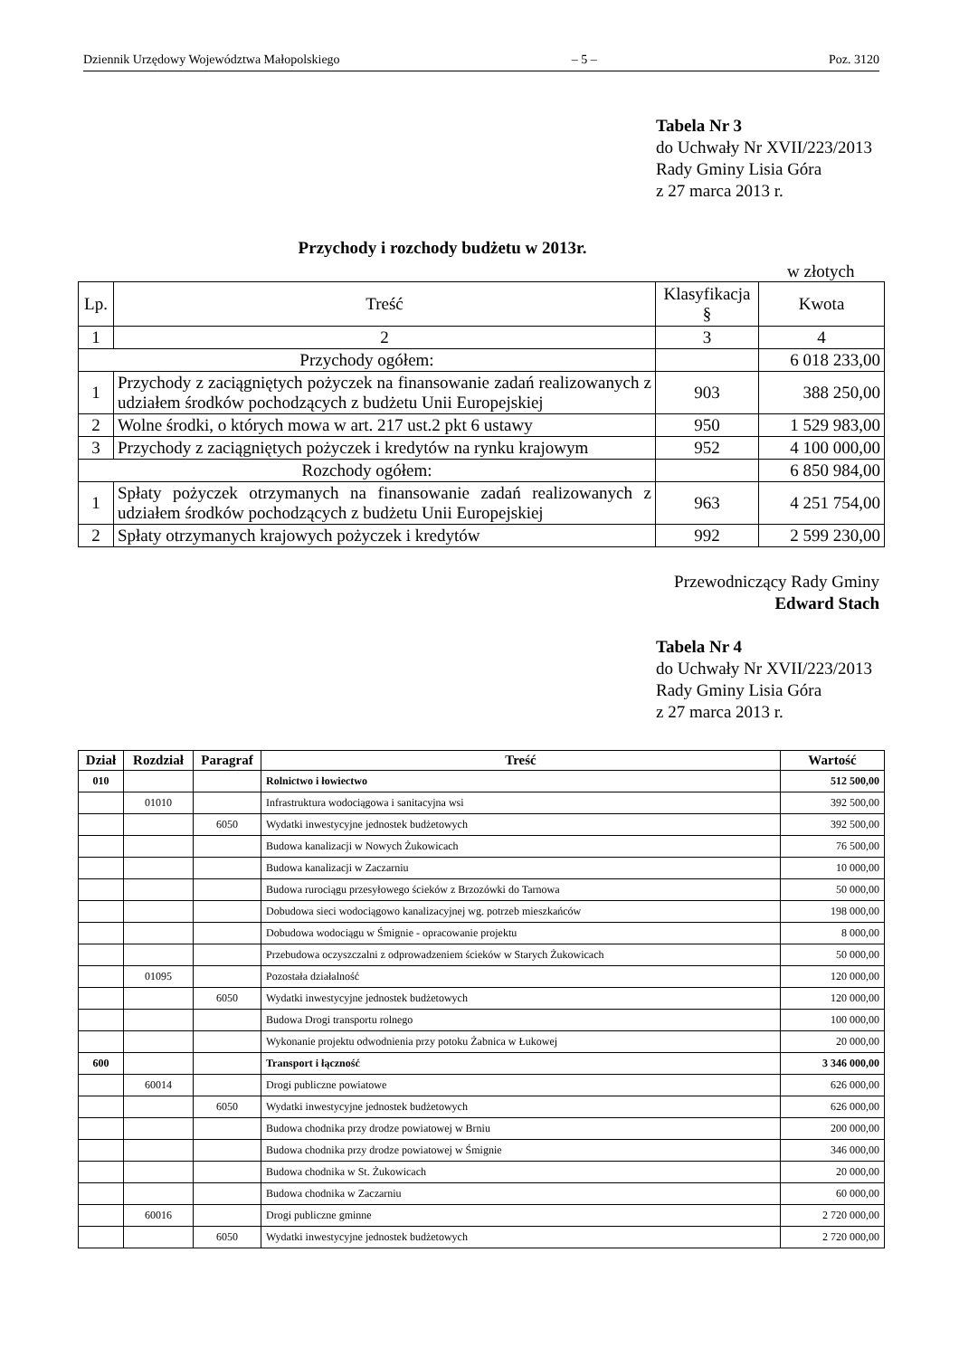Dziennik Urzędowy Województwa Małopolskiego – 5 – Poz. 3120
Tabela Nr 3
do Uchwały Nr XVII/223/2013
Rady Gminy Lisia Góra
z 27 marca 2013 r.
Przychody i rozchody budżetu w 2013r.
w złotych
| Lp. | Treść | Klasyfikacja § | Kwota |
| --- | --- | --- | --- |
| 1 | 2 | 3 | 4 |
| Przychody ogółem: | | | 6 018 233,00 |
| 1 | Przychody z zaciągniętych pożyczek na finansowanie zadań realizowanych z udziałem środków pochodzących z budżetu Unii Europejskiej | 903 | 388 250,00 |
| 2 | Wolne środki, o których mowa w art. 217 ust.2 pkt 6 ustawy | 950 | 1 529 983,00 |
| 3 | Przychody z zaciągniętych pożyczek i kredytów na rynku krajowym | 952 | 4 100 000,00 |
| Rozchody ogółem: | | | 6 850 984,00 |
| 1 | Spłaty pożyczek otrzymanych na finansowanie zadań realizowanych z udziałem środków pochodzących z budżetu Unii Europejskiej | 963 | 4 251 754,00 |
| 2 | Spłaty otrzymanych krajowych pożyczek i kredytów | 992 | 2 599 230,00 |
Przewodniczący Rady Gminy
Edward Stach
Tabela Nr 4
do Uchwały Nr XVII/223/2013
Rady Gminy Lisia Góra
z 27 marca 2013 r.
| Dział | Rozdział | Paragraf | Treść | Wartość |
| --- | --- | --- | --- | --- |
| 010 | | | Rolnictwo i łowiectwo | 512 500,00 |
| | 01010 | | Infrastruktura wodociągowa i sanitacyjna wsi | 392 500,00 |
| | | 6050 | Wydatki inwestycyjne jednostek budżetowych | 392 500,00 |
| | | | Budowa kanalizacji w Nowych Żukowicach | 76 500,00 |
| | | | Budowa kanalizacji w Zaczarniu | 10 000,00 |
| | | | Budowa rurociągu przesyłowego ścieków z Brzozówki do Tarnowa | 50 000,00 |
| | | | Dobudowa sieci wodociągowo kanalizacyjnej wg. potrzeb mieszkańców | 198 000,00 |
| | | | Dobudowa wodociągu w Śmignie - opracowanie projektu | 8 000,00 |
| | | | Przebudowa oczyszczalni z odprowadzeniem ścieków w Starych Żukowicach | 50 000,00 |
| | 01095 | | Pozostała działalność | 120 000,00 |
| | | 6050 | Wydatki inwestycyjne jednostek budżetowych | 120 000,00 |
| | | | Budowa Drogi transportu rolnego | 100 000,00 |
| | | | Wykonanie projektu odwodnienia przy potoku Żabnica w Łukowej | 20 000,00 |
| 600 | | | Transport i łączność | 3 346 000,00 |
| | 60014 | | Drogi publiczne powiatowe | 626 000,00 |
| | | 6050 | Wydatki inwestycyjne jednostek budżetowych | 626 000,00 |
| | | | Budowa chodnika przy drodze powiatowej w Brniu | 200 000,00 |
| | | | Budowa chodnika przy drodze powiatowej w Śmignie | 346 000,00 |
| | | | Budowa chodnika w St. Żukowicach | 20 000,00 |
| | | | Budowa chodnika w Zaczarniu | 60 000,00 |
| | 60016 | | Drogi publiczne gminne | 2 720 000,00 |
| | | 6050 | Wydatki inwestycyjne jednostek budżetowych | 2 720 000,00 |